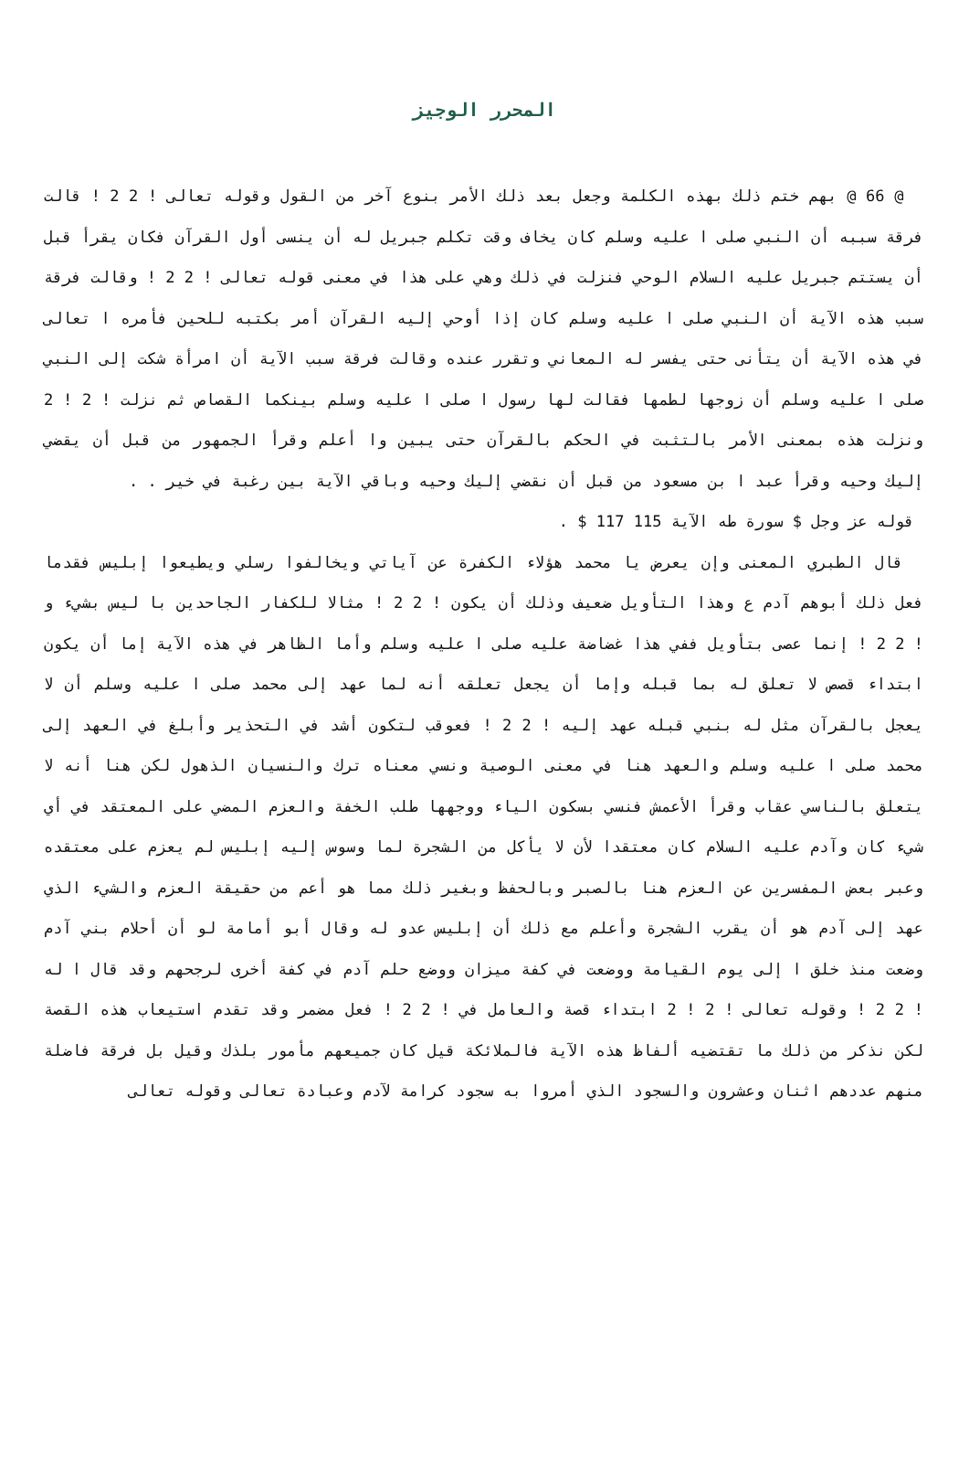المحرر الوجيز
@ 66 @ بهم ختم ذلك بهذه الكلمة وجعل بعد ذلك الأمر بنوع آخر من القول وقوله تعالى ! 2 2 ! قالت فرقة سببه أن النبي صلى ا عليه وسلم كان يخاف وقت تكلم جبريل له أن ينسى أول القرآن فكان يقرأ قبل أن يستتم جبريل عليه السلام الوحي فنزلت في ذلك وهي على هذا في معنى قوله تعالى ! 2 2 ! وقالت فرقة سبب هذه الآية أن النبي صلى ا عليه وسلم كان إذا أوحي إليه القرآن أمر بكتبه للحين فأمره ا تعالى في هذه الآية أن يتأنى حتى يفسر له المعاني وتقرر عنده وقالت فرقة سبب الآية أن امرأة شكت إلى النبي صلى ا عليه وسلم أن زوجها لطمها فقالت لها رسول ا صلى ا عليه وسلم بينكما القصاص ثم نزلت ! 2 ! 2 ونزلت هذه بمعنى الأمر بالتثبت في الحكم بالقرآن حتى يبين وا أعلم وقرأ الجمهور من قبل أن يقضي إليك وحيه وقرأ عبد ا بن مسعود من قبل أن نقضي إليك وحيه وباقي الآية بين رغبة في خير . .
قوله عز وجل $ سورة طه الآية 115 117 $ .
قال الطبري المعنى وإن يعرض يا محمد هؤلاء الكفرة عن آياتي ويخالفوا رسلي ويطيعوا إبليس فقدما فعل ذلك أبوهم آدم ع وهذا التأويل ضعيف وذلك أن يكون ! 2 2 ! مثالا للكفار الجاحدين با ليس بشيء و ! 2 2 ! إنما عصى بتأويل ففي هذا غضاضة عليه صلى ا عليه وسلم وأما الظاهر في هذه الآية إما أن يكون ابتداء قصص لا تعلق له بما قبله وإما أن يجعل تعلقه أنه لما عهد إلى محمد صلى ا عليه وسلم أن لا يعجل بالقرآن مثل له بنبي قبله عهد إليه ! 2 2 ! فعوقب لتكون أشد في التحذير وأبلغ في العهد إلى محمد صلى ا عليه وسلم والعهد هنا في معنى الوصية ونسي معناه ترك والنسيان الذهول لكن هنا أنه لا يتعلق بالناسي عقاب وقرأ الأعمش فنسي بسكون الياء ووجهها طلب الخفة والعزم المضي على المعتقد في أي شيء كان وآدم عليه السلام كان معتقدا لأن لا يأكل من الشجرة لما وسوس إليه إبليس لم يعزم على معتقده وعبر بعض المفسرين عن العزم هنا بالصبر وبالحفظ وبغير ذلك مما هو أعم من حقيقة العزم والشيء الذي عهد إلى آدم هو أن يقرب الشجرة وأعلم مع ذلك أن إبليس عدو له وقال أبو أمامة لو أن أحلام بني آدم وضعت منذ خلق ا إلى يوم القيامة ووضعت في كفة ميزان ووضع حلم آدم في كفة أخرى لرجحهم وقد قال ا له ! 2 2 ! وقوله تعالى ! 2 ! 2 ابتداء قصة والعامل في ! 2 2 ! فعل مضمر وقد تقدم استيعاب هذه القصة لكن نذكر من ذلك ما تقتضيه ألفاظ هذه الآية فالملائكة قيل كان جميعهم مأمور بلذك وقيل بل فرقة فاضلة منهم عددهم اثنان وعشرون والسجود الذي أمروا به سجود كرامة لآدم وعبادة تعالى وقوله تعالى